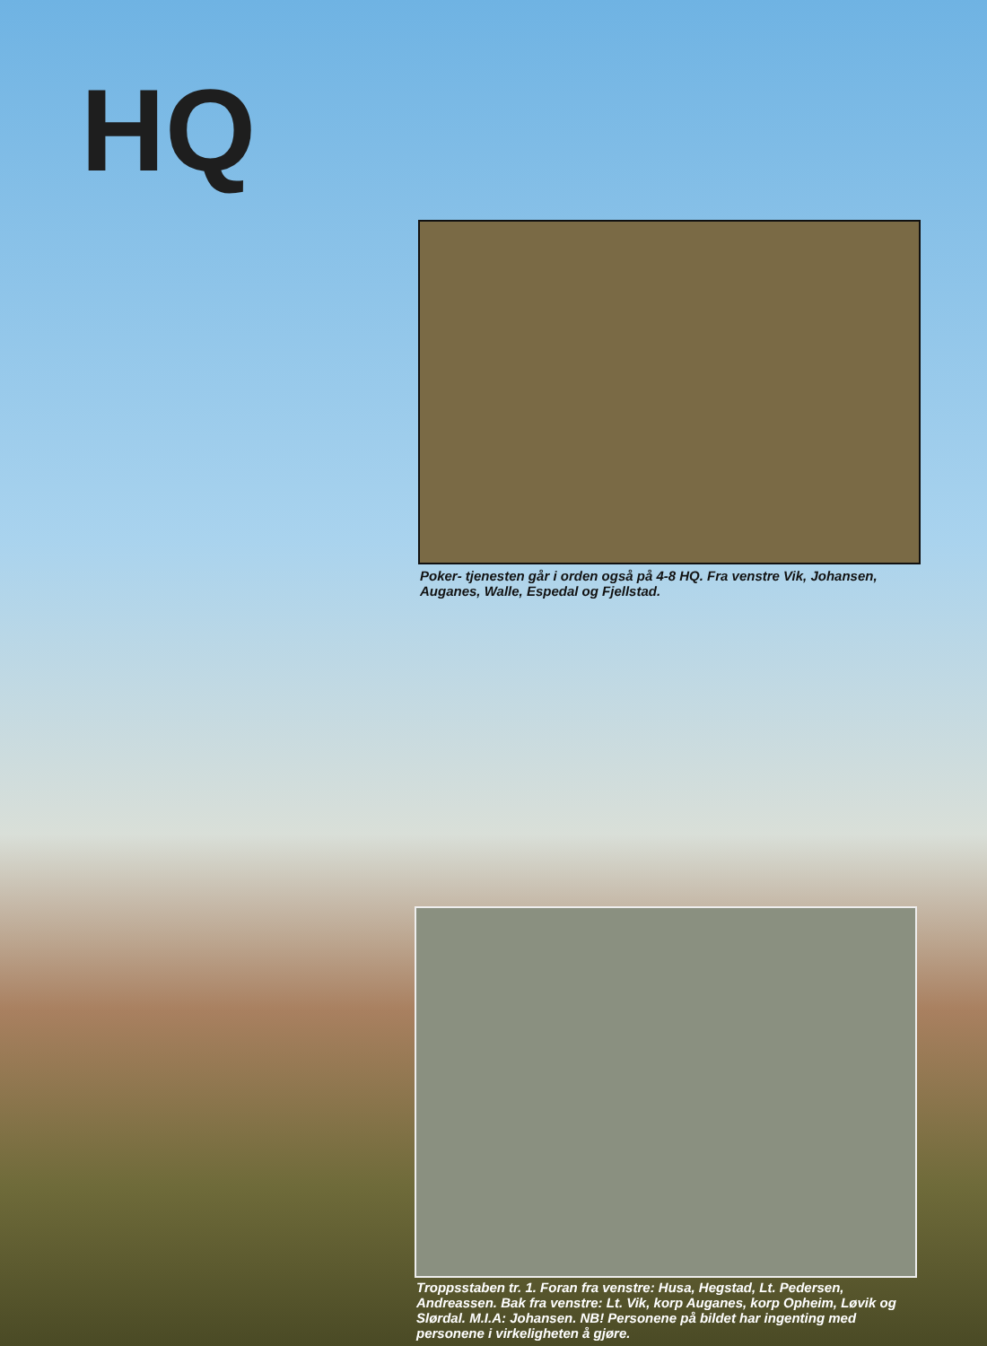HQ
Poker- tjenesten går i orden også på 4-8 HQ. Fra venstre Vik, Johansen, Auganes, Walle, Espedal og Fjellstad.
Troppsstaben tr. 1. Foran fra venstre: Husa, Hegstad, Lt. Pedersen, Andreassen. Bak fra venstre: Lt. Vik, korp Auganes, korp Opheim, Løvik og Slørdal. M.I.A: Johansen. NB! Personene på bildet har ingenting med personene i virkeligheten å gjøre.